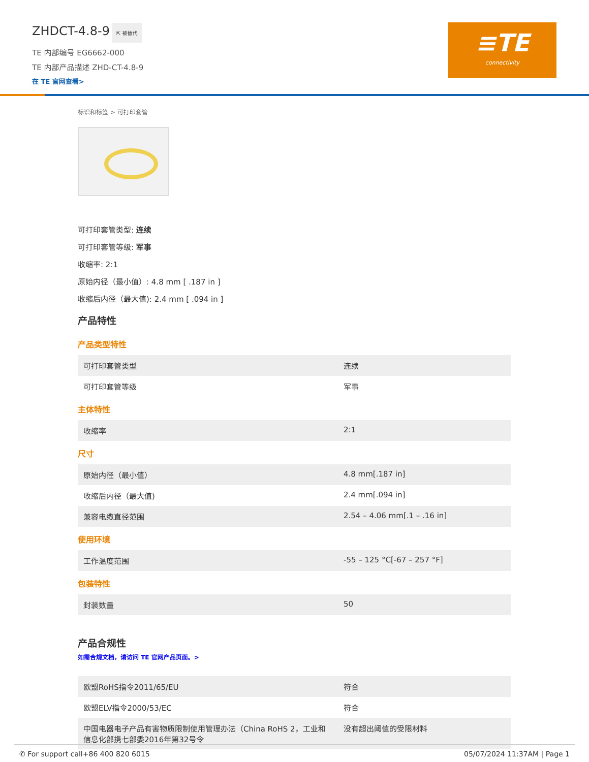ZHDCT-4.8-9
⇱ 被替代
TE 内部编号 EG6662-000
TE 内部产品描述 ZHD-CT-4.8-9
在 TE 官网查看>
≡TE
connectivity
标识和标签 > 可打印套管
可打印套管类型: 连续
可打印套管等级: 军事
收缩率: 2:1
原始内径（最小值）: 4.8 mm [ .187 in ]
收缩后内径（最大值): 2.4 mm [ .094 in ]
产品特性
产品类型特性
| 可打印套管类型 | 连续 |
| 可打印套管等级 | 军事 |
主体特性
| 收缩率 | 2:1 |
尺寸
| 原始内径（最小值） | 4.8 mm[.187 in] |
| 收缩后内径（最大值) | 2.4 mm[.094 in] |
| 兼容电缆直径范围 | 2.54 – 4.06 mm[.1 – .16 in] |
使用环境
| 工作温度范围 | -55 – 125 °C[-67 – 257 °F] |
包装特性
| 封装数量 | 50 |
产品合规性
如需合规文档，请访问 TE 官网产品页面。>
| 欧盟RoHS指令2011/65/EU | 符合 |
| 欧盟ELV指令2000/53/EC | 符合 |
| 中国电器电子产品有害物质限制使用管理办法（China RoHS 2，工业和信息化部携七部委2016年第32号令 | 没有超出阈值的受限材料 |
✆ For support call+86 400 820 6015 05/07/2024 11:37AM | Page 1